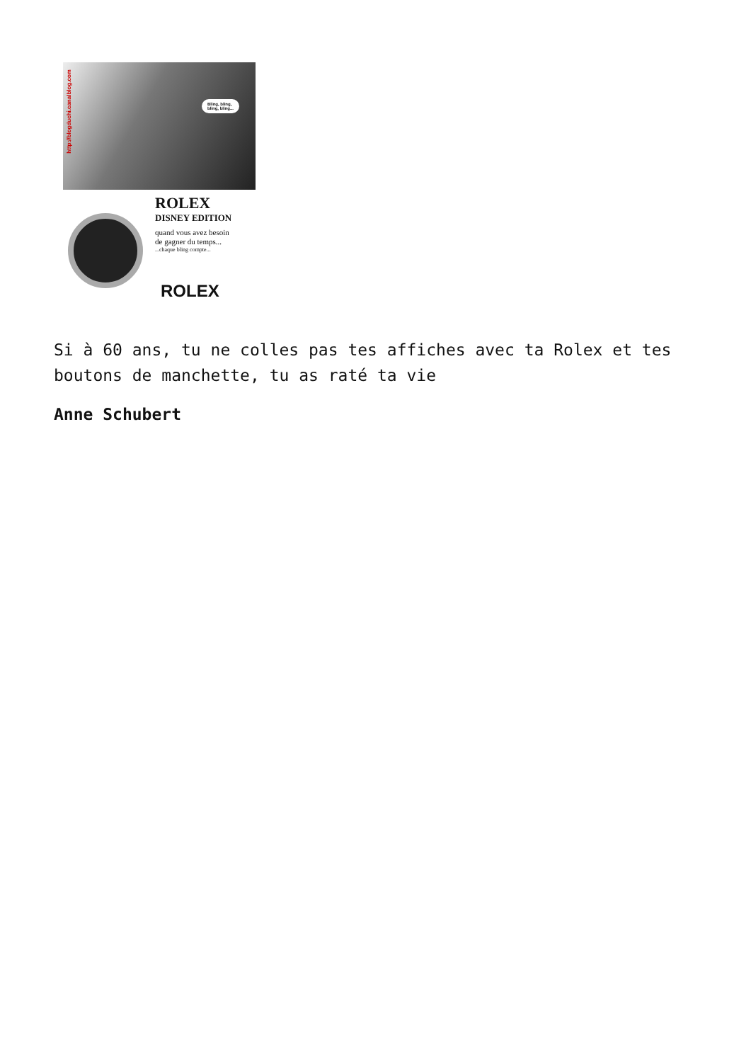http://blogduchi.canalblog.com
Bling, bling,
bling, bling...
ROLEX
DISNEY EDITION
quand vous avez besoin
de gagner du temps...
...chaque bling compte...
ROLEX
Si à 60 ans, tu ne colles pas tes affiches avec ta Rolex et tes boutons de manchette, tu as raté ta vie
Anne Schubert